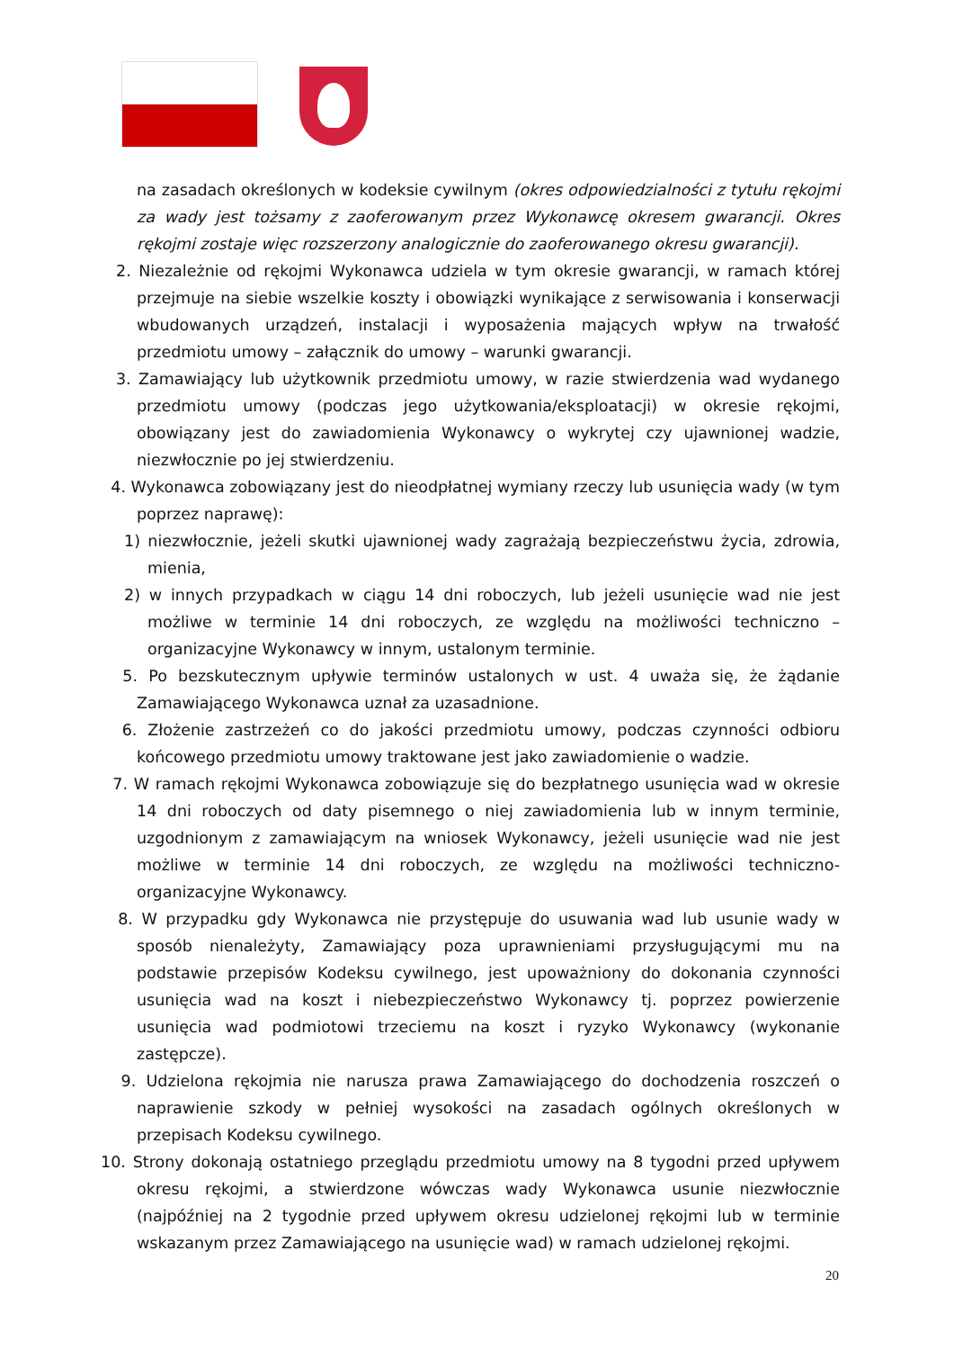na zasadach określonych w kodeksie cywilnym (okres odpowiedzialności z tytułu rękojmi za wady jest tożsamy z zaoferowanym przez Wykonawcę okresem gwarancji. Okres rękojmi zostaje więc rozszerzony analogicznie do zaoferowanego okresu gwarancji).
2. Niezależnie od rękojmi Wykonawca udziela w tym okresie gwarancji, w ramach której przejmuje na siebie wszelkie koszty i obowiązki wynikające z serwisowania i konserwacji wbudowanych urządzeń, instalacji i wyposażenia mających wpływ na trwałość przedmiotu umowy – załącznik do umowy – warunki gwarancji.
3. Zamawiający lub użytkownik przedmiotu umowy, w razie stwierdzenia wad wydanego przedmiotu umowy (podczas jego użytkowania/eksploatacji) w okresie rękojmi, obowiązany jest do zawiadomienia Wykonawcy o wykrytej czy ujawnionej wadzie, niezwłocznie po jej stwierdzeniu.
4. Wykonawca zobowiązany jest do nieodpłatnej wymiany rzeczy lub usunięcia wady (w tym poprzez naprawę):
1) niezwłocznie, jeżeli skutki ujawnionej wady zagrażają bezpieczeństwu życia, zdrowia, mienia,
2) w innych przypadkach w ciągu 14 dni roboczych, lub jeżeli usunięcie wad nie jest możliwe w terminie 14 dni roboczych, ze względu na możliwości techniczno – organizacyjne Wykonawcy w innym, ustalonym terminie.
5. Po bezskutecznym upływie terminów ustalonych w ust. 4 uważa się, że żądanie Zamawiającego Wykonawca uznał za uzasadnione.
6. Złożenie zastrzeżeń co do jakości przedmiotu umowy, podczas czynności odbioru końcowego przedmiotu umowy traktowane jest jako zawiadomienie o wadzie.
7. W ramach rękojmi Wykonawca zobowiązuje się do bezpłatnego usunięcia wad w okresie 14 dni roboczych od daty pisemnego o niej zawiadomienia lub w innym terminie, uzgodnionym z zamawiającym na wniosek Wykonawcy, jeżeli usunięcie wad nie jest możliwe w terminie 14 dni roboczych, ze względu na możliwości techniczno-organizacyjne Wykonawcy.
8. W przypadku gdy Wykonawca nie przystępuje do usuwania wad lub usunie wady w sposób nienależyty, Zamawiający poza uprawnieniami przysługującymi mu na podstawie przepisów Kodeksu cywilnego, jest upoważniony do dokonania czynności usunięcia wad na koszt i niebezpieczeństwo Wykonawcy tj. poprzez powierzenie usunięcia wad podmiotowi trzeciemu na koszt i ryzyko Wykonawcy (wykonanie zastępcze).
9. Udzielona rękojmia nie narusza prawa Zamawiającego do dochodzenia roszczeń o naprawienie szkody w pełniej wysokości na zasadach ogólnych określonych w przepisach Kodeksu cywilnego.
10. Strony dokonają ostatniego przeglądu przedmiotu umowy na 8 tygodni przed upływem okresu rękojmi, a stwierdzone wówczas wady Wykonawca usunie niezwłocznie (najpóźniej na 2 tygodnie przed upływem okresu udzielonej rękojmi lub w terminie wskazanym przez Zamawiającego na usunięcie wad) w ramach udzielonej rękojmi.
20